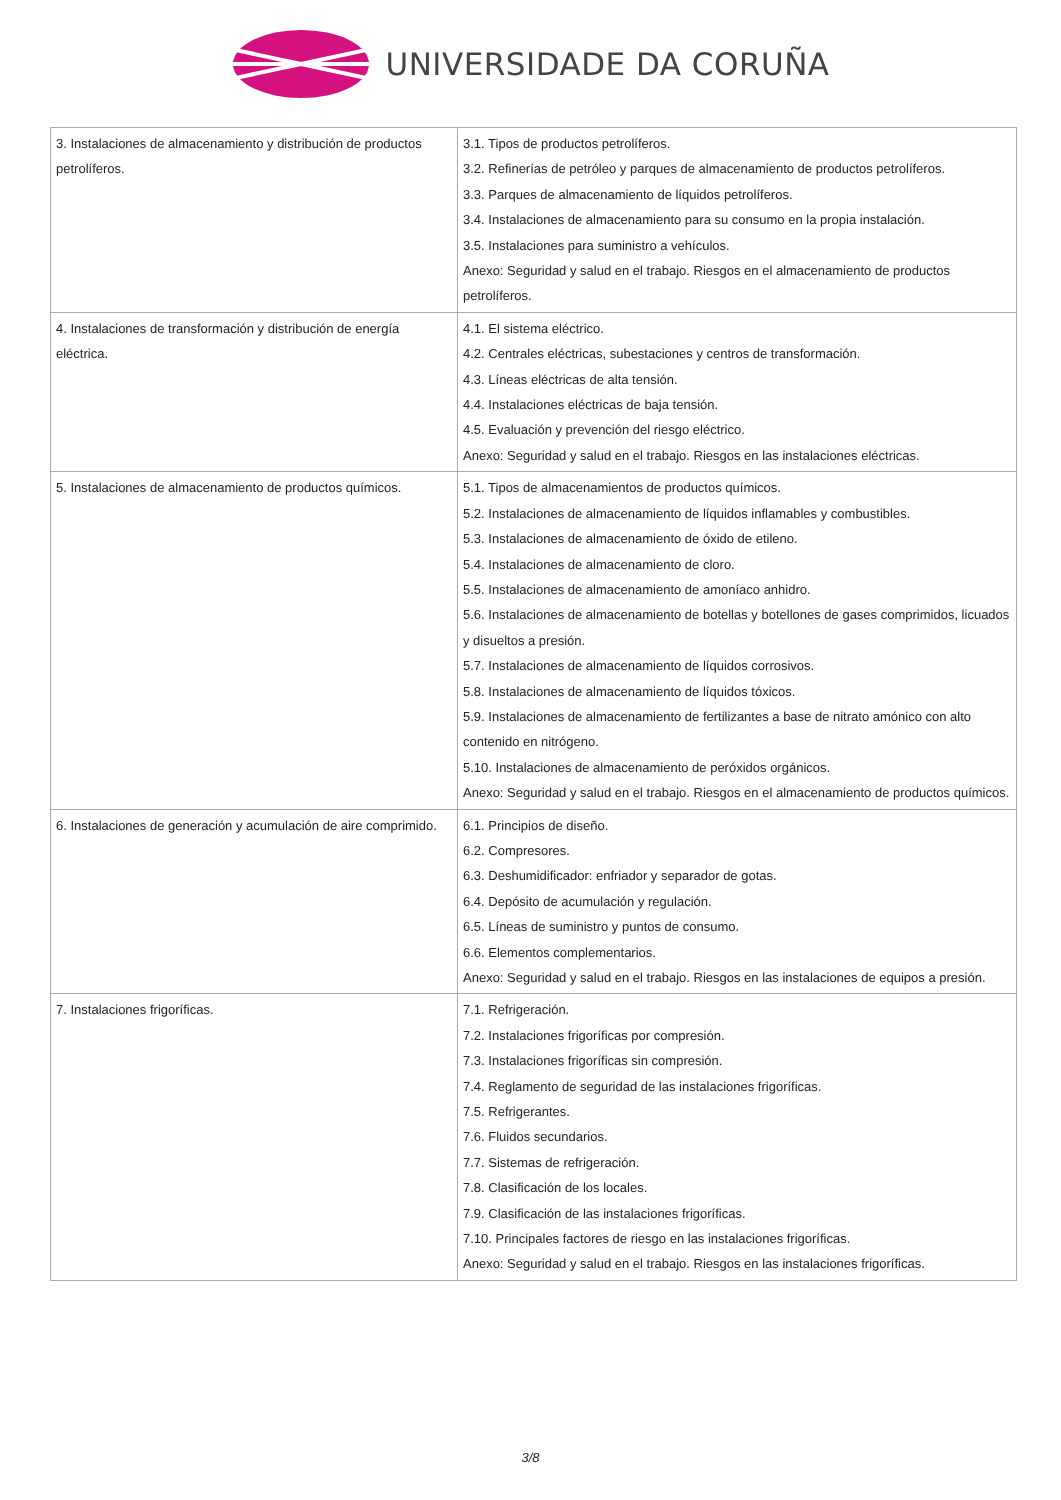UNIVERSIDADE DA CORUÑA
| 3. Instalaciones de almacenamiento y distribución de productos petrolíferos. | 3.1. Tipos de productos petrolíferos. 3.2. Refinerías de petróleo y parques de almacenamiento de productos petrolíferos. 3.3. Parques de almacenamiento de líquidos petrolíferos. 3.4. Instalaciones de almacenamiento para su consumo en la propia instalación. 3.5. Instalaciones para suministro a vehículos. Anexo: Seguridad y salud en el trabajo. Riesgos en el almacenamiento de productos petrolíferos. |
| 4. Instalaciones de transformación y distribución de energía eléctrica. | 4.1. El sistema eléctrico. 4.2. Centrales eléctricas, subestaciones y centros de transformación. 4.3. Líneas eléctricas de alta tensión. 4.4. Instalaciones eléctricas de baja tensión. 4.5. Evaluación y prevención del riesgo eléctrico. Anexo: Seguridad y salud en el trabajo. Riesgos en las instalaciones eléctricas. |
| 5. Instalaciones de almacenamiento de productos químicos. | 5.1. Tipos de almacenamientos de productos químicos. 5.2. Instalaciones de almacenamiento de líquidos inflamables y combustibles. 5.3. Instalaciones de almacenamiento de óxido de etileno. 5.4. Instalaciones de almacenamiento de cloro. 5.5. Instalaciones de almacenamiento de amoníaco anhidro. 5.6. Instalaciones de almacenamiento de botellas y botellones de gases comprimidos, licuados y disueltos a presión. 5.7. Instalaciones de almacenamiento de líquidos corrosivos. 5.8. Instalaciones de almacenamiento de líquidos tóxicos. 5.9. Instalaciones de almacenamiento de fertilizantes a base de nitrato amónico con alto contenido en nitrógeno. 5.10. Instalaciones de almacenamiento de peróxidos orgánicos. Anexo: Seguridad y salud en el trabajo. Riesgos en el almacenamiento de productos químicos. |
| 6. Instalaciones de generación y acumulación de aire comprimido. | 6.1. Principios de diseño. 6.2. Compresores. 6.3. Deshumidificador: enfriador y separador de gotas. 6.4. Depósito de acumulación y regulación. 6.5. Líneas de suministro y puntos de consumo. 6.6. Elementos complementarios. Anexo: Seguridad y salud en el trabajo. Riesgos en las instalaciones de equipos a presión. |
| 7. Instalaciones frigoríficas. | 7.1. Refrigeración. 7.2. Instalaciones frigoríficas por compresión. 7.3. Instalaciones frigoríficas sin compresión. 7.4. Reglamento de seguridad de las instalaciones frigoríficas. 7.5. Refrigerantes. 7.6. Fluidos secundarios. 7.7. Sistemas de refrigeración. 7.8. Clasificación de los locales. 7.9. Clasificación de las instalaciones frigoríficas. 7.10. Principales factores de riesgo en las instalaciones frigoríficas. Anexo: Seguridad y salud en el trabajo. Riesgos en las instalaciones frigoríficas. |
3/8